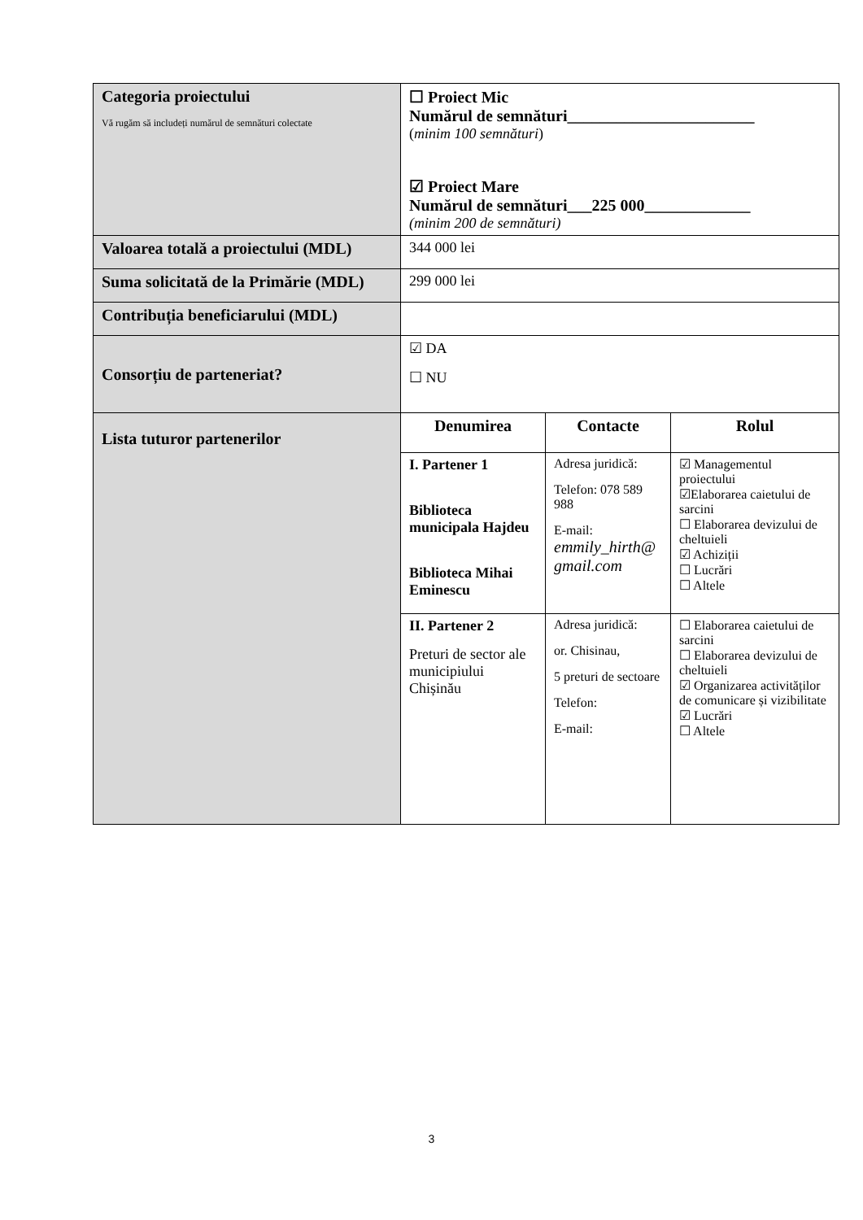| Categoria proiectului Vă rugăm să includeți numărul de semnături colectate | ☐ Proiect Mic Numărul de semnături_______________________ ( minim 100 semnături ) ☑ Proiect Mare Numărul de semnături___225 000_____________ (minim 200 de semnături) |
| Valoarea totală a proiectului (MDL) | 344 000 lei |
| Suma solicitată de la Primărie (MDL) | 299 000 lei |
| Contribuția beneficiarului (MDL) | |
| Consorțiu de parteneriat? | ☑ DA ☐ NU |
| Lista tuturor partenerilor | / Denumirea / Contacte / Rolul / / --- / --- / --- / / I. Partener 1 Biblioteca municipala Hajdeu Biblioteca Mihai Eminescu / Adresa juridică: Telefon: 078 589 988 E-mail: emmily_hirth@ gmail.com / ☑ Managementul proiectului ☑Elaborarea caietului de sarcini ☐ Elaborarea devizului de cheltuieli ☑ Achiziții ☐ Lucrări ☐ Altele / / II. Partener 2 Preturi de sector ale municipiului Chișinău / Adresa juridică: or. Chisinau, 5 preturi de sectoare Telefon: E-mail: / ☐ Elaborarea caietului de sarcini ☐ Elaborarea devizului de cheltuieli ☑ Organizarea activităților de comunicare și vizibilitate ☑ Lucrări ☐ Altele / |
3